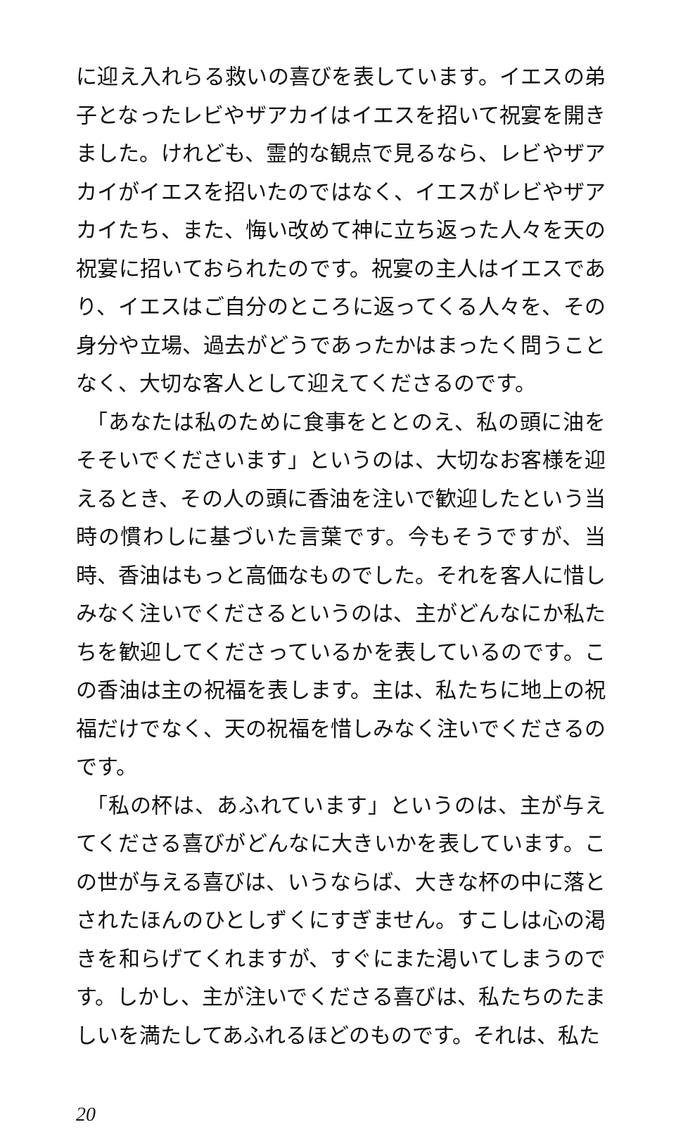に迎え入れらる救いの喜びを表しています。イエスの弟子となったレビやザアカイはイエスを招いて祝宴を開きました。けれども、霊的な観点で見るなら、レビやザアカイがイエスを招いたのではなく、イエスがレビやザアカイたち、また、悔い改めて神に立ち返った人々を天の祝宴に招いておられたのです。祝宴の主人はイエスであり、イエスはご自分のところに返ってくる人々を、その身分や立場、過去がどうであったかはまったく問うことなく、大切な客人として迎えてくださるのです。
「あなたは私のために食事をととのえ、私の頭に油をそそいでくださいます」というのは、大切なお客様を迎えるとき、その人の頭に香油を注いで歓迎したという当時の慣わしに基づいた言葉です。今もそうですが、当時、香油はもっと高価なものでした。それを客人に惜しみなく注いでくださるというのは、主がどんなにか私たちを歓迎してくださっているかを表しているのです。この香油は主の祝福を表します。主は、私たちに地上の祝福だけでなく、天の祝福を惜しみなく注いでくださるのです。
「私の杯は、あふれています」というのは、主が与えてくださる喜びがどんなに大きいかを表しています。この世が与える喜びは、いうならば、大きな杯の中に落とされたほんのひとしずくにすぎません。すこしは心の渇きを和らげてくれますが、すぐにまた渇いてしまうのです。しかし、主が注いでくださる喜びは、私たちのたましいを満たしてあふれるほどのものです。それは、私た
20